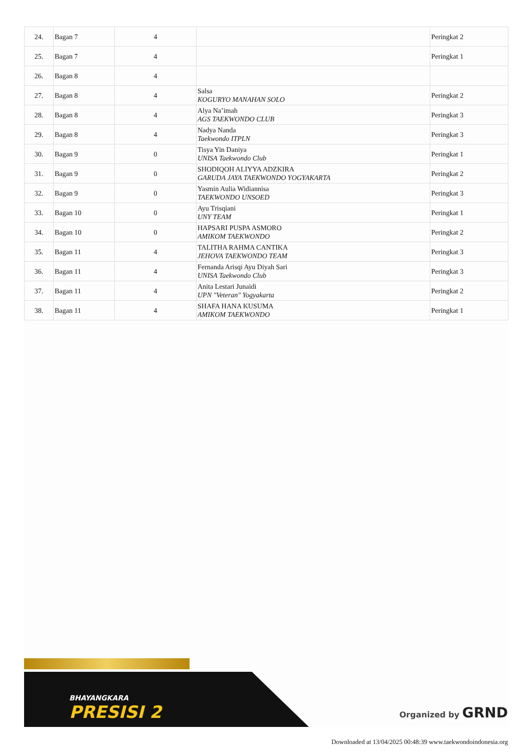| 24. | Bagan 7 | 4 | | Peringkat 2 |
| 25. | Bagan 7 | 4 | | Peringkat 1 |
| 26. | Bagan 8 | 4 | | |
| 27. | Bagan 8 | 4 | Salsa KOGURYO MANAHAN SOLO | Peringkat 2 |
| 28. | Bagan 8 | 4 | Alya Na’imah AGS TAEKWONDO CLUB | Peringkat 3 |
| 29. | Bagan 8 | 4 | Nadya Nanda Taekwondo ITPLN | Peringkat 3 |
| 30. | Bagan 9 | 0 | Tisya Yin Daniya UNISA Taekwondo Club | Peringkat 1 |
| 31. | Bagan 9 | 0 | SHODIQOH ALIYYA ADZKIRA GARUDA JAYA TAEKWONDO YOGYAKARTA | Peringkat 2 |
| 32. | Bagan 9 | 0 | Yasmin Aulia Widiannisa TAEKWONDO UNSOED | Peringkat 3 |
| 33. | Bagan 10 | 0 | Ayu Trisqiani UNY TEAM | Peringkat 1 |
| 34. | Bagan 10 | 0 | HAPSARI PUSPA ASMORO AMIKOM TAEKWONDO | Peringkat 2 |
| 35. | Bagan 11 | 4 | TALITHA RAHMA CANTIKA JEHOVA TAEKWONDO TEAM | Peringkat 3 |
| 36. | Bagan 11 | 4 | Fernanda Arisqi Ayu Diyah Sari UNISA Taekwondo Club | Peringkat 3 |
| 37. | Bagan 11 | 4 | Anita Lestari Junaidi UPN "Veteran" Yogyakarta | Peringkat 2 |
| 38. | Bagan 11 | 4 | SHAFA HANA KUSUMA AMIKOM TAEKWONDO | Peringkat 1 |
BHAYANGKARA
PRESISI 2
Organized by GRND
Downloaded at 13/04/2025 00:48:39 www.taekwondoindonesia.org